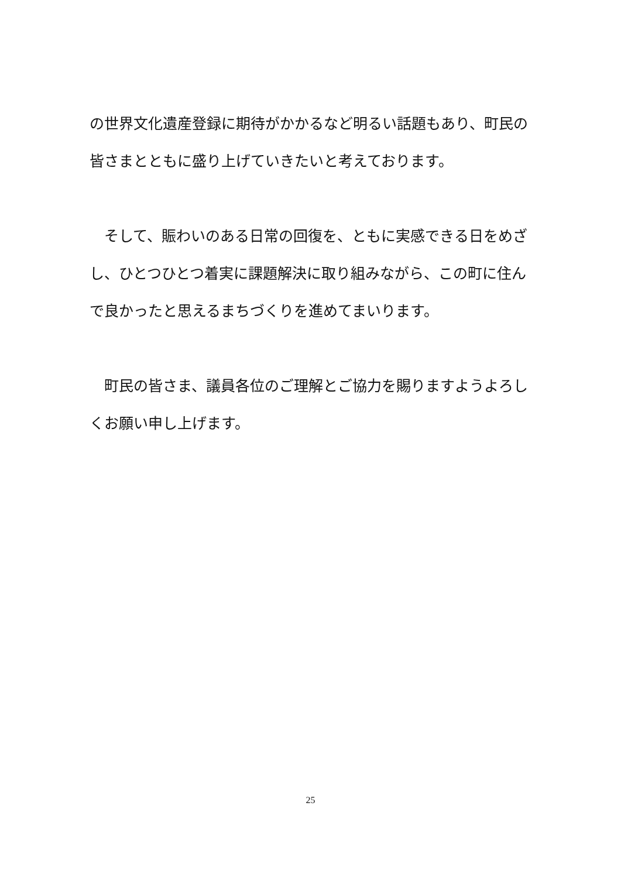の世界文化遺産登録に期待がかかるなど明るい話題もあり、町民の皆さまとともに盛り上げていきたいと考えております。
　そして、賑わいのある日常の回復を、ともに実感できる日をめざし、ひとつひとつ着実に課題解決に取り組みながら、この町に住んで良かったと思えるまちづくりを進めてまいります。
　町民の皆さま、議員各位のご理解とご協力を賜りますようよろしくお願い申し上げます。
25